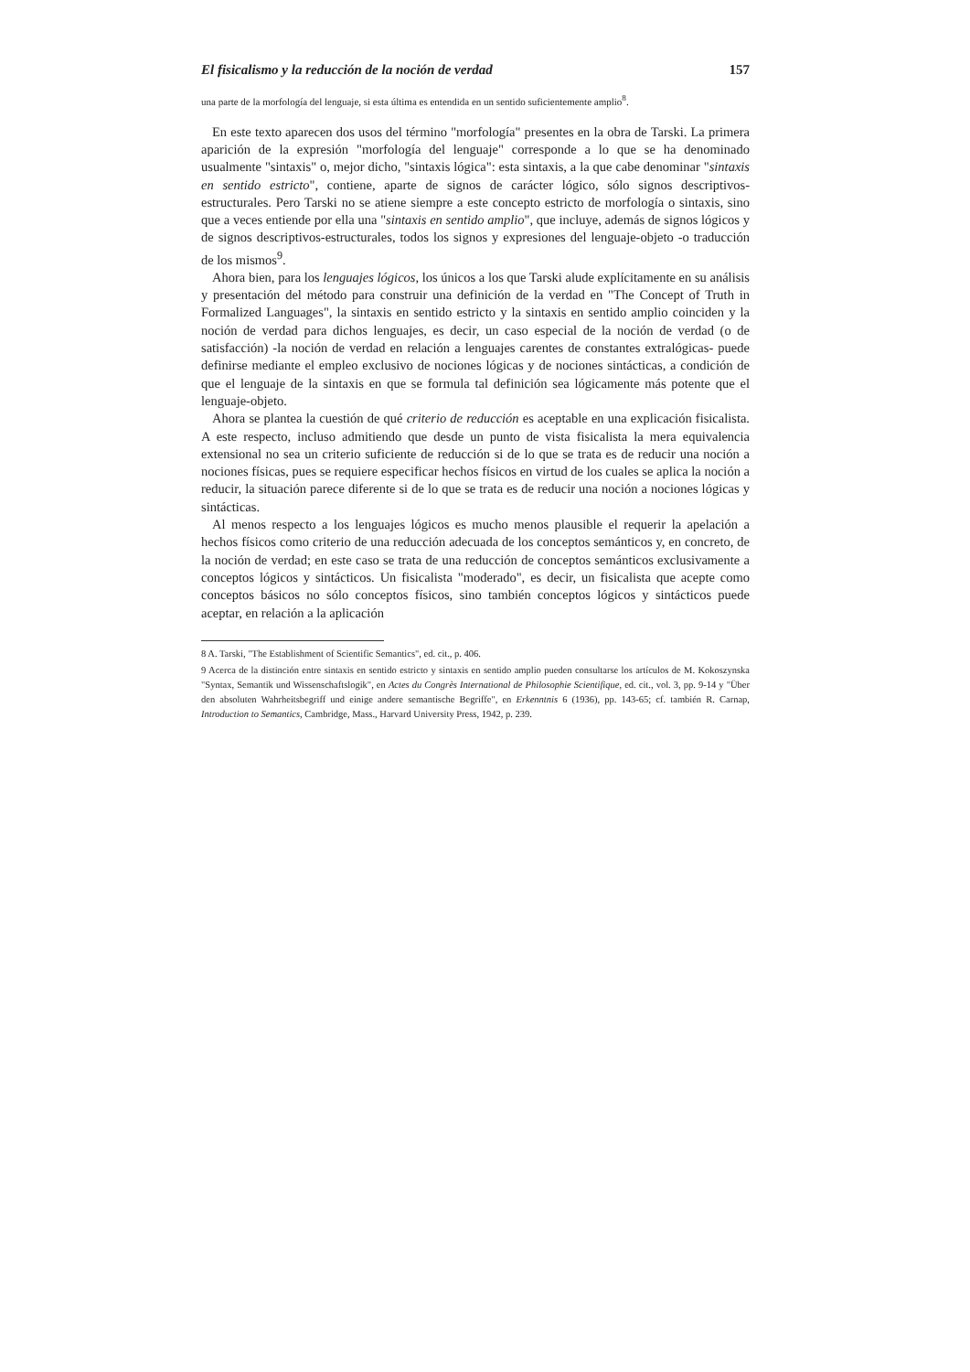El fisicalismo y la reducción de la noción de verdad 157
una parte de la morfología del lenguaje, si esta última es entendida en un sentido suficientemente amplio<sup>8</sup>.
En este texto aparecen dos usos del término "morfología" presentes en la obra de Tarski. La primera aparición de la expresión "morfología del lenguaje" corresponde a lo que se ha denominado usualmente "sintaxis" o, mejor dicho, "sintaxis lógica": esta sintaxis, a la que cabe denominar "sintaxis en sentido estricto", contiene, aparte de signos de carácter lógico, sólo signos descriptivos-estructurales. Pero Tarski no se atiene siempre a este concepto estricto de morfología o sintaxis, sino que a veces entiende por ella una "sintaxis en sentido amplio", que incluye, además de signos lógicos y de signos descriptivos-estructurales, todos los signos y expresiones del lenguaje-objeto -o traducción de los mismos<sup>9</sup>.
Ahora bien, para los lenguajes lógicos, los únicos a los que Tarski alude explícitamente en su análisis y presentación del método para construir una definición de la verdad en "The Concept of Truth in Formalized Languages", la sintaxis en sentido estricto y la sintaxis en sentido amplio coinciden y la noción de verdad para dichos lenguajes, es decir, un caso especial de la noción de verdad (o de satisfacción) -la noción de verdad en relación a lenguajes carentes de constantes extralógicas- puede definirse mediante el empleo exclusivo de nociones lógicas y de nociones sintácticas, a condición de que el lenguaje de la sintaxis en que se formula tal definición sea lógicamente más potente que el lenguaje-objeto.
Ahora se plantea la cuestión de qué criterio de reducción es aceptable en una explicación fisicalista. A este respecto, incluso admitiendo que desde un punto de vista fisicalista la mera equivalencia extensional no sea un criterio suficiente de reducción si de lo que se trata es de reducir una noción a nociones físicas, pues se requiere especificar hechos físicos en virtud de los cuales se aplica la noción a reducir, la situación parece diferente si de lo que se trata es de reducir una noción a nociones lógicas y sintácticas.
Al menos respecto a los lenguajes lógicos es mucho menos plausible el requerir la apelación a hechos físicos como criterio de una reducción adecuada de los conceptos semánticos y, en concreto, de la noción de verdad; en este caso se trata de una reducción de conceptos semánticos exclusivamente a conceptos lógicos y sintácticos. Un fisicalista "moderado", es decir, un fisicalista que acepte como conceptos básicos no sólo conceptos físicos, sino también conceptos lógicos y sintácticos puede aceptar, en relación a la aplicación
8 A. Tarski, "The Establishment of Scientific Semantics", ed. cit., p. 406.
9 Acerca de la distinción entre sintaxis en sentido estricto y sintaxis en sentido amplio pueden consultarse los artículos de M. Kokoszynska "Syntax, Semantik und Wissenschaftslogik", en Actes du Congrès International de Philosophie Scientifique, ed. cit., vol. 3, pp. 9-14 y "Über den absoluten Wahrheitsbegriff und einige andere semantische Begriffe", en Erkenntnis 6 (1936), pp. 143-65; cf. también R. Carnap, Introduction to Semantics, Cambridge, Mass., Harvard University Press, 1942, p. 239.